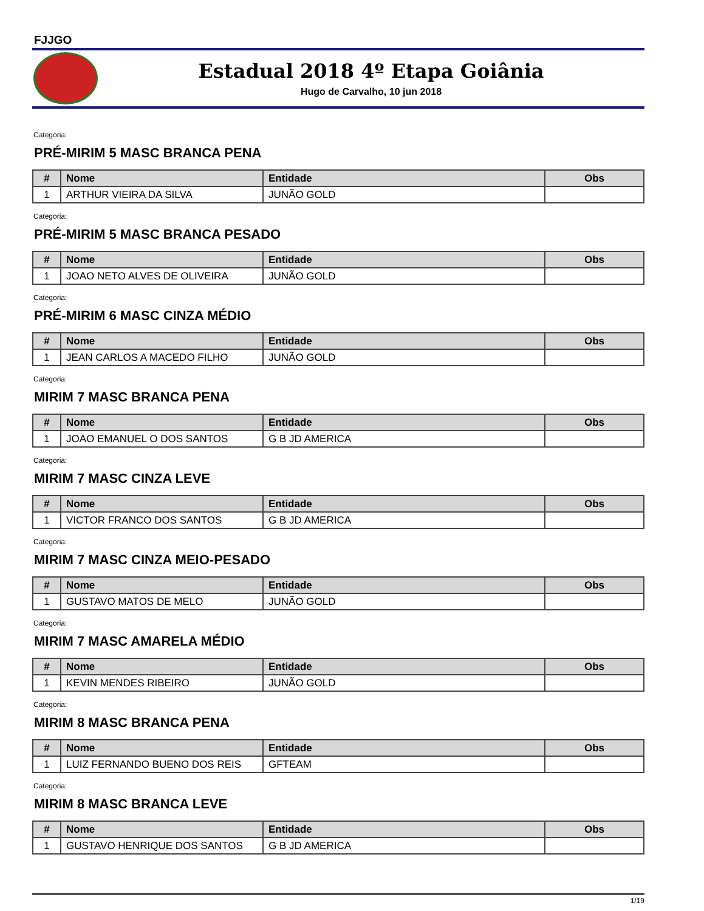FJJGO
Estadual 2018 4º Etapa Goiânia
Hugo de Carvalho, 10 jun 2018
Categoria:
PRÉ-MIRIM 5 MASC BRANCA PENA
| # | Nome | Entidade | Obs |
| --- | --- | --- | --- |
| 1 | ARTHUR VIEIRA DA SILVA | JUNÃO GOLD | |
Categoria:
PRÉ-MIRIM 5 MASC BRANCA PESADO
| # | Nome | Entidade | Obs |
| --- | --- | --- | --- |
| 1 | JOAO NETO ALVES DE OLIVEIRA | JUNÃO GOLD | |
Categoria:
PRÉ-MIRIM 6 MASC CINZA MÉDIO
| # | Nome | Entidade | Obs |
| --- | --- | --- | --- |
| 1 | JEAN CARLOS A MACEDO FILHO | JUNÃO GOLD | |
Categoria:
MIRIM 7 MASC BRANCA PENA
| # | Nome | Entidade | Obs |
| --- | --- | --- | --- |
| 1 | JOAO EMANUEL O DOS SANTOS | G B JD AMERICA | |
Categoria:
MIRIM 7 MASC CINZA LEVE
| # | Nome | Entidade | Obs |
| --- | --- | --- | --- |
| 1 | VICTOR FRANCO DOS SANTOS | G B JD AMERICA | |
Categoria:
MIRIM 7 MASC CINZA MEIO-PESADO
| # | Nome | Entidade | Obs |
| --- | --- | --- | --- |
| 1 | GUSTAVO MATOS DE MELO | JUNÃO GOLD | |
Categoria:
MIRIM 7 MASC AMARELA MÉDIO
| # | Nome | Entidade | Obs |
| --- | --- | --- | --- |
| 1 | KEVIN MENDES RIBEIRO | JUNÃO GOLD | |
Categoria:
MIRIM 8 MASC BRANCA PENA
| # | Nome | Entidade | Obs |
| --- | --- | --- | --- |
| 1 | LUIZ FERNANDO BUENO DOS REIS | GFTEAM | |
Categoria:
MIRIM 8 MASC BRANCA LEVE
| # | Nome | Entidade | Obs |
| --- | --- | --- | --- |
| 1 | GUSTAVO HENRIQUE DOS SANTOS | G B JD AMERICA | |
1/19